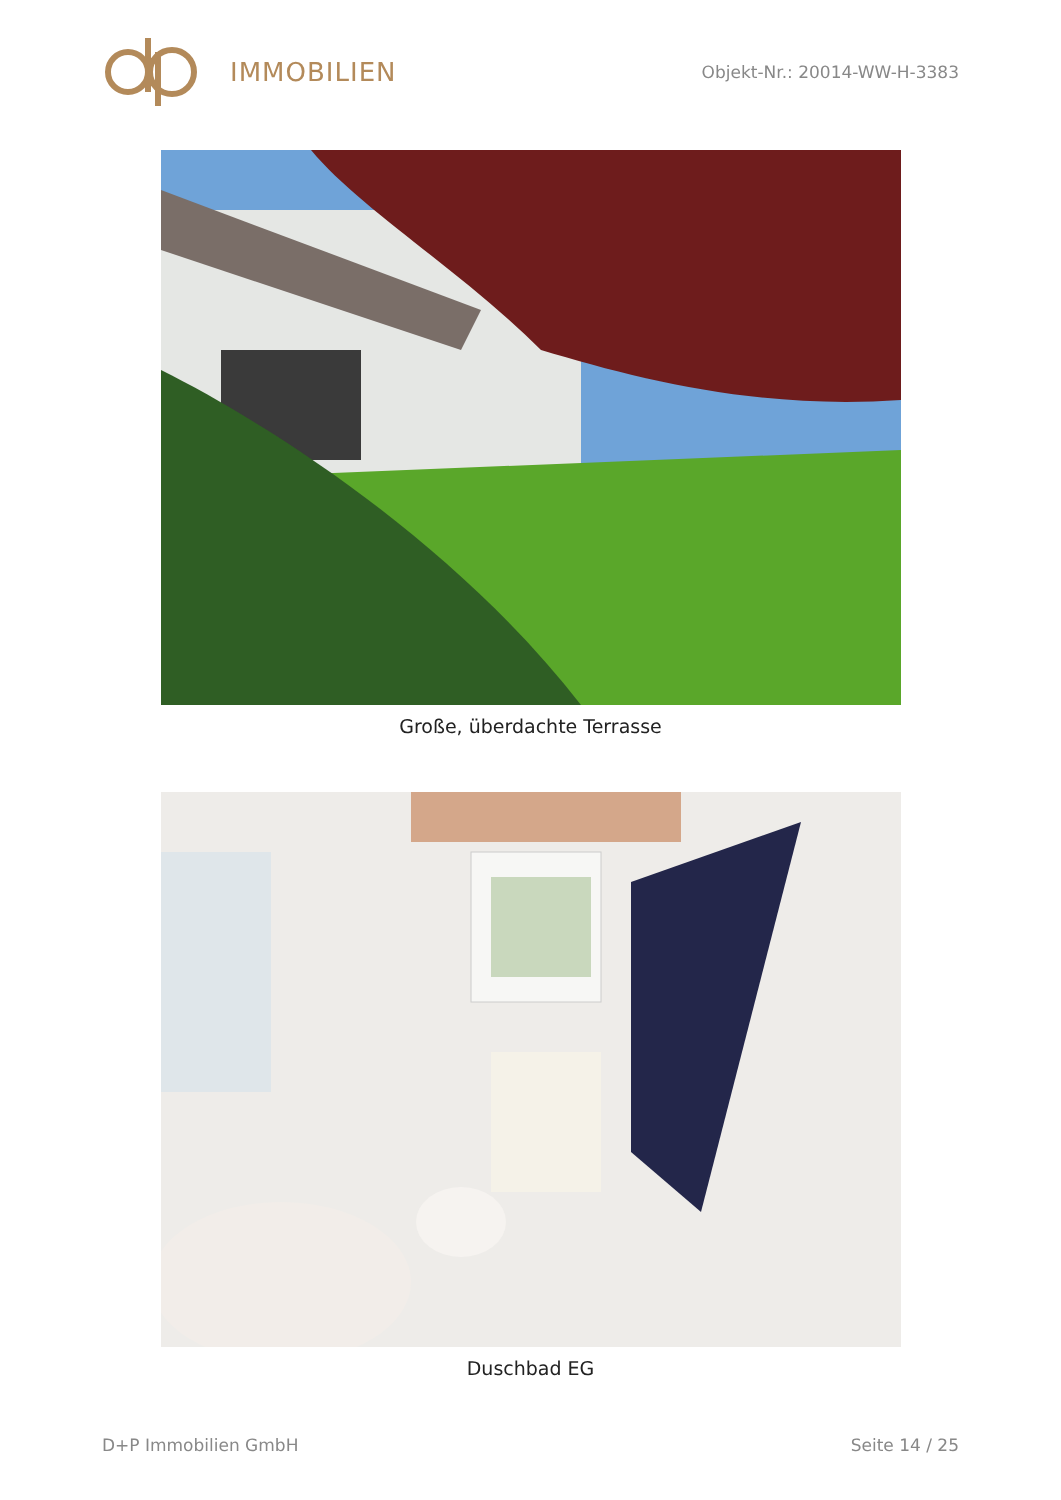IMMOBILIEN
Objekt-Nr.: 20014-WW-H-3383
Große, überdachte Terrasse
Duschbad EG
D+P Immobilien GmbH Seite 14 / 25